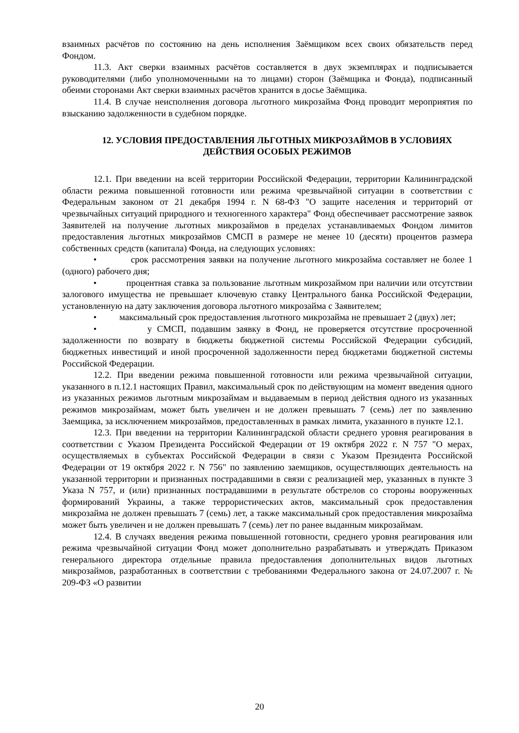взаимных расчётов по состоянию на день исполнения Заёмщиком всех своих обязательств перед Фондом.
11.3. Акт сверки взаимных расчётов составляется в двух экземплярах и подписывается руководителями (либо уполномоченными на то лицами) сторон (Заёмщика и Фонда), подписанный обеими сторонами Акт сверки взаимных расчётов хранится в досье Заёмщика.
11.4. В случае неисполнения договора льготного микрозайма Фонд проводит мероприятия по взысканию задолженности в судебном порядке.
12. УСЛОВИЯ ПРЕДОСТАВЛЕНИЯ ЛЬГОТНЫХ МИКРОЗАЙМОВ В УСЛОВИЯХ ДЕЙСТВИЯ ОСОБЫХ РЕЖИМОВ
12.1. При введении на всей территории Российской Федерации, территории Калининградской области режима повышенной готовности или режима чрезвычайной ситуации в соответствии с Федеральным законом от 21 декабря 1994 г. N 68-ФЗ "О защите населения и территорий от чрезвычайных ситуаций природного и техногенного характера" Фонд обеспечивает рассмотрение заявок Заявителей на получение льготных микрозаймов в пределах устанавливаемых Фондом лимитов предоставления льготных микрозаймов СМСП в размере не менее 10 (десяти) процентов размера собственных средств (капитала) Фонда, на следующих условиях:
• срок рассмотрения заявки на получение льготного микрозайма составляет не более 1 (одного) рабочего дня;
• процентная ставка за пользование льготным микрозаймом при наличии или отсутствии залогового имущества не превышает ключевую ставку Центрального банка Российской Федерации, установленную на дату заключения договора льготного микрозайма с Заявителем;
• максимальный срок предоставления льготного микрозайма не превышает 2 (двух) лет;
• у СМСП, подавшим заявку в Фонд, не проверяется отсутствие просроченной задолженности по возврату в бюджеты бюджетной системы Российской Федерации субсидий, бюджетных инвестиций и иной просроченной задолженности перед бюджетами бюджетной системы Российской Федерации.
12.2. При введении режима повышенной готовности или режима чрезвычайной ситуации, указанного в п.12.1 настоящих Правил, максимальный срок по действующим на момент введения одного из указанных режимов льготным микрозаймам и выдаваемым в период действия одного из указанных режимов микрозаймам, может быть увеличен и не должен превышать 7 (семь) лет по заявлению Заемщика, за исключением микрозаймов, предоставленных в рамках лимита, указанного в пункте 12.1.
12.3. При введении на территории Калининградской области среднего уровня реагирования в соответствии с Указом Президента Российской Федерации от 19 октября 2022 г. N 757 "О мерах, осуществляемых в субъектах Российской Федерации в связи с Указом Президента Российской Федерации от 19 октября 2022 г. N 756" по заявлению заемщиков, осуществляющих деятельность на указанной территории и признанных пострадавшими в связи с реализацией мер, указанных в пункте 3 Указа N 757, и (или) признанных пострадавшими в результате обстрелов со стороны вооруженных формирований Украины, а также террористических актов, максимальный срок предоставления микрозайма не должен превышать 7 (семь) лет, а также максимальный срок предоставления микрозайма может быть увеличен и не должен превышать 7 (семь) лет по ранее выданным микрозаймам.
12.4. В случаях введения режима повышенной готовности, среднего уровня реагирования или режима чрезвычайной ситуации Фонд может дополнительно разрабатывать и утверждать Приказом генерального директора отдельные правила предоставления дополнительных видов льготных микрозаймов, разработанных в соответствии с требованиями Федерального закона от 24.07.2007 г. № 209-ФЗ «О развитии
20